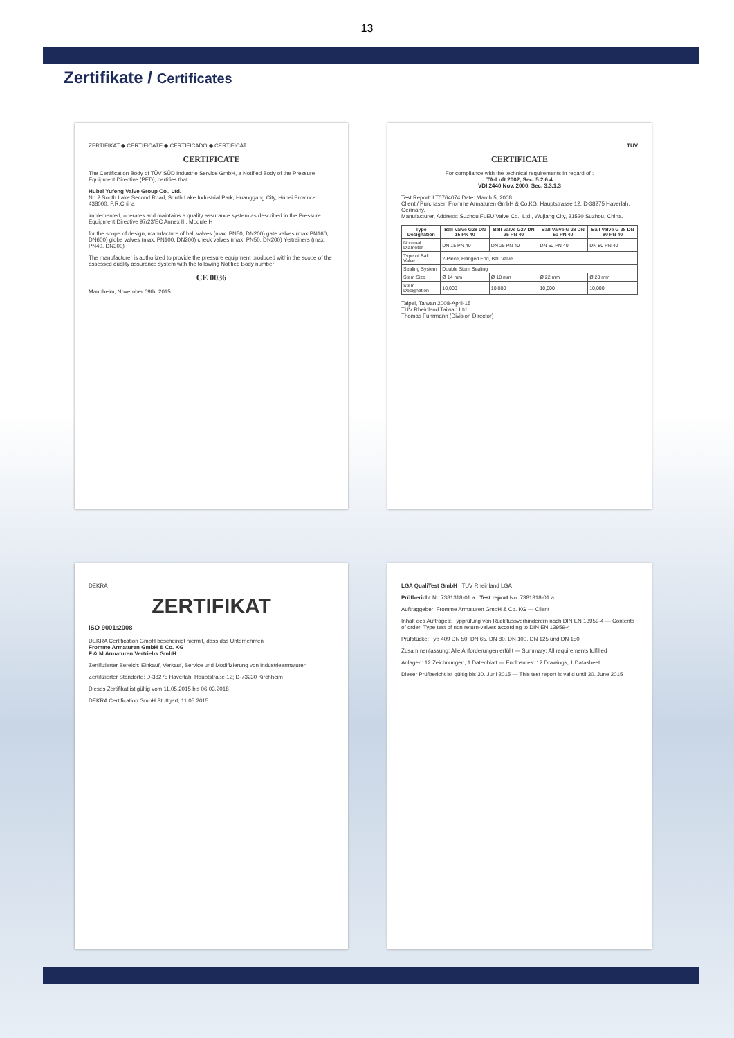13
Zertifikate / Certificates
ZERTIFIKAT ◆ CERTIFICATE ◆ CERTIFICADO ◆ CERTIFICAT
CERTIFICATE
The Certification Body of TÜV SÜD Industrie Service GmbH, a Notified Body of the Pressure Equipment Directive (PED), certifies that
Hubei Yufeng Valve Group Co., Ltd.
No.2 South Lake Second Road, South Lake Industrial Park, Huanggang City, Hubei Province 438000, P.R.China
implemented, operates and maintains a quality assurance system as described in the Pressure Equipment Directive 97/23/EC Annex III, Module H
for the scope of design, manufacture of ball valves (max. PN50, DN200) gate valves (max.PN160, DN600) globe valves (max. PN100, DN200) check valves (max. PN50, DN200) Y-strainers (max. PN40, DN300)
The manufacturer is authorized to provide the pressure equipment produced within the scope of the assessed quality assurance system with the following Notified Body number:
CE 0036
Mannheim, November 09th, 2015
TÜV
CERTIFICATE
For compliance with the technical requirements in regard of :
TA-Luft 2002, Sec. 5.2.6.4
VDI 2440 Nov. 2000, Sec. 3.3.1.3
Test Report: LT0764074 Date: March 5, 2008.
Client / Purchaser: Fromme Armaturen GmbH & Co.KG, Hauptstrasse 12, D-38275 Haverlah, Germany.
Manufacturer, Address: Suzhou FLEU Valve Co., Ltd., Wujiang City, 21520 Suzhou, China.
| Type Designation | Ball Valve G28 DN 15 PN 40 | Ball Valve G27 DN 25 PN 40 | Ball Valve G 28 DN 50 PN 40 | Ball Valve G 28 DN 80 PN 40 |
| --- | --- | --- | --- | --- |
| Nominal Diameter | DN 15 PN 40 | DN 25 PN 40 | DN 50 PN 40 | DN 80 PN 40 |
| Type of Ball Valve | 2-Piece, Flanged End, Ball Valve | | | |
| Sealing System | Double Stem Sealing | | | |
| Stem Size | Ø 14 mm | Ø 18 mm | Ø 22 mm | Ø 28 mm |
| Stem Designation | 10,000 | 10,000 | 10,000 | 10,000 |
Taipei, Taiwan 2008-April-15
TÜV Rheinland Taiwan Ltd.
Thomas Fuhrmann (Division Director)
DEKRA
ZERTIFIKAT
ISO 9001:2008
DEKRA Certification GmbH bescheinigt hiermit, dass das Unternehmen
Fromme Armaturen GmbH & Co. KG
F & M Armaturen Vertriebs GmbH
Zertifizierter Bereich: Einkauf, Verkauf, Service und Modifizierung von Industriearmaturen
Zertifizierter Standorte: D-38275 Haverlah, Hauptstraße 12; D-73230 Kirchheim
Dieses Zertifikat ist gültig vom 11.05.2015 bis 06.03.2018
DEKRA Certification GmbH Stuttgart, 11.05.2015
LGA QualiTest GmbH TÜV Rheinland LGA
Prüfbericht Nr. 7381318-01 a Test report No. 7381318-01 a
Auftraggeber: Fromme Armaturen GmbH & Co. KG — Client
Inhalt des Auftrages: Typprüfung von Rückflussverhinderern nach DIN EN 13959-4 — Contents of order: Type test of non return-valves according to DIN EN 13959-4
Prüfstücke: Typ 409 DN 50, DN 65, DN 80, DN 100, DN 125 und DN 150
Zusammenfassung: Alle Anforderungen erfüllt — Summary: All requirements fulfilled
Anlagen: 12 Zeichnungen, 1 Datenblatt — Enclosures: 12 Drawings, 1 Datasheet
Dieser Prüfbericht ist gültig bis 30. Juni 2015 — This test report is valid until 30. June 2015